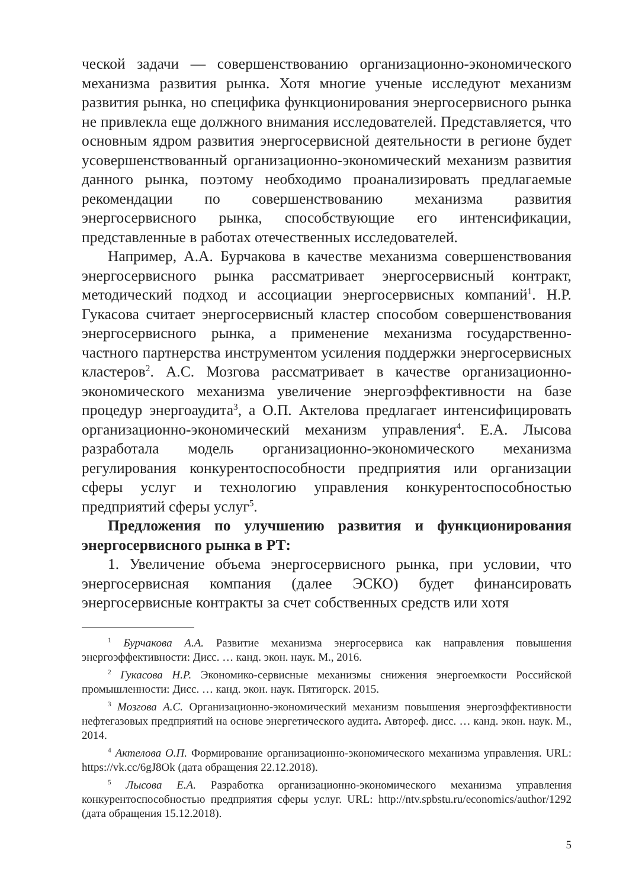ческой задачи — совершенствованию организационно-экономического механизма развития рынка. Хотя многие ученые исследуют механизм развития рынка, но специфика функционирования энергосервисного рынка не привлекла еще должного внимания исследователей. Представляется, что основным ядром развития энергосервисной деятельности в регионе будет усовершенствованный организационно-экономический механизм развития данного рынка, поэтому необходимо проанализировать предлагаемые рекомендации по совершенствованию механизма развития энергосервисного рынка, способствующие его интенсификации, представленные в работах отечественных исследователей.
Например, А.А. Бурчакова в качестве механизма совершенствования энергосервисного рынка рассматривает энергосервисный контракт, методический подход и ассоциации энергосервисных компаний<sup>1</sup>. Н.Р. Гукасова считает энергосервисный кластер способом совершенствования энергосервисного рынка, а применение механизма государственно-частного партнерства инструментом усиления поддержки энергосервисных кластеров<sup>2</sup>. А.С. Мозгова рассматривает в качестве организационно-экономического механизма увеличение энергоэффективности на базе процедур энергоаудита<sup>3</sup>, а О.П. Актелова предлагает интенсифицировать организационно-экономический механизм управления<sup>4</sup>. Е.А. Лысова разработала модель организационно-экономического механизма регулирования конкурентоспособности предприятия или организации сферы услуг и технологию управления конкурентоспособностью предприятий сферы услуг<sup>5</sup>.
Предложения по улучшению развития и функционирования энергосервисного рынка в РТ:
1. Увеличение объема энергосервисного рынка, при условии, что энергосервисная компания (далее ЭСКО) будет финансировать энергосервисные контракты за счет собственных средств или хотя
<sup>1</sup> Бурчакова А.А. Развитие механизма энергосервиса как направления повышения энергоэффективности: Дисс. … канд. экон. наук. М., 2016.
<sup>2</sup> Гукасова Н.Р. Экономико-сервисные механизмы снижения энергоемкости Российской промышленности: Дисс. … канд. экон. наук. Пятигорск. 2015.
<sup>3</sup> Мозгова А.С. Организационно-экономический механизм повышения энергоэффективности нефтегазовых предприятий на основе энергетического аудита. Автореф. дисс. … канд. экон. наук. М., 2014.
<sup>4</sup> Актелова О.П. Формирование организационно-экономического механизма управления. URL: https://vk.cc/6gJ8Ok (дата обращения 22.12.2018).
<sup>5</sup> Лысова Е.А. Разработка организационно-экономического механизма управления конкурентоспособностью предприятия сферы услуг. URL: http://ntv.spbstu.ru/economics/author/1292 (дата обращения 15.12.2018).
5